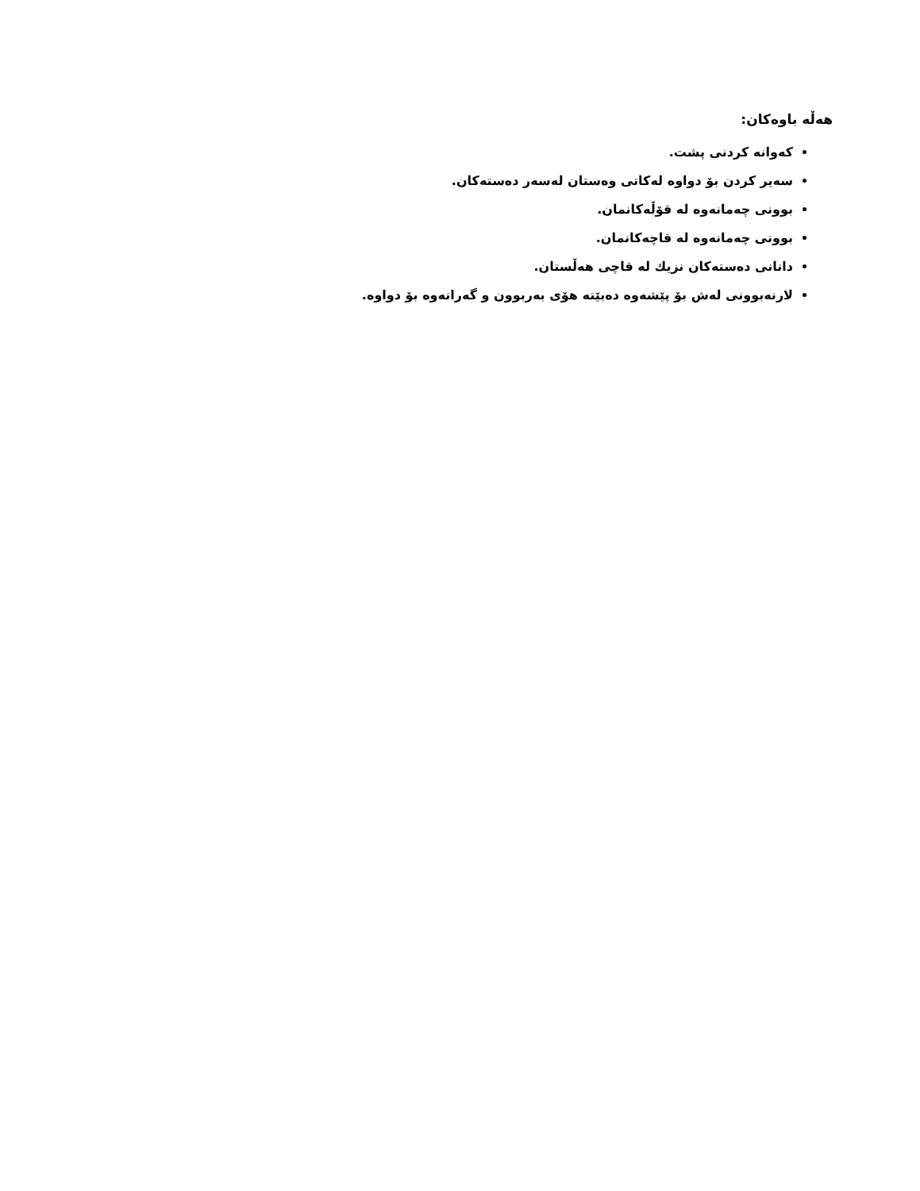هەڵە باوەکان:
کەوانە کردنی پشت.
سەیر کردن بۆ دواوە لەکاتی وەستان لەسەر دەستەکان.
بوونی چەمانەوە لە قۆڵەکانمان.
بوونی چەمانەوە لە قاچەکانمان.
دانانی دەستەکان نزیك لە قاچی هەڵستان.
لارنەبوونی لەش بۆ پێشەوە دەبێتە هۆی بەربوون و گەرانەوە بۆ دواوە.